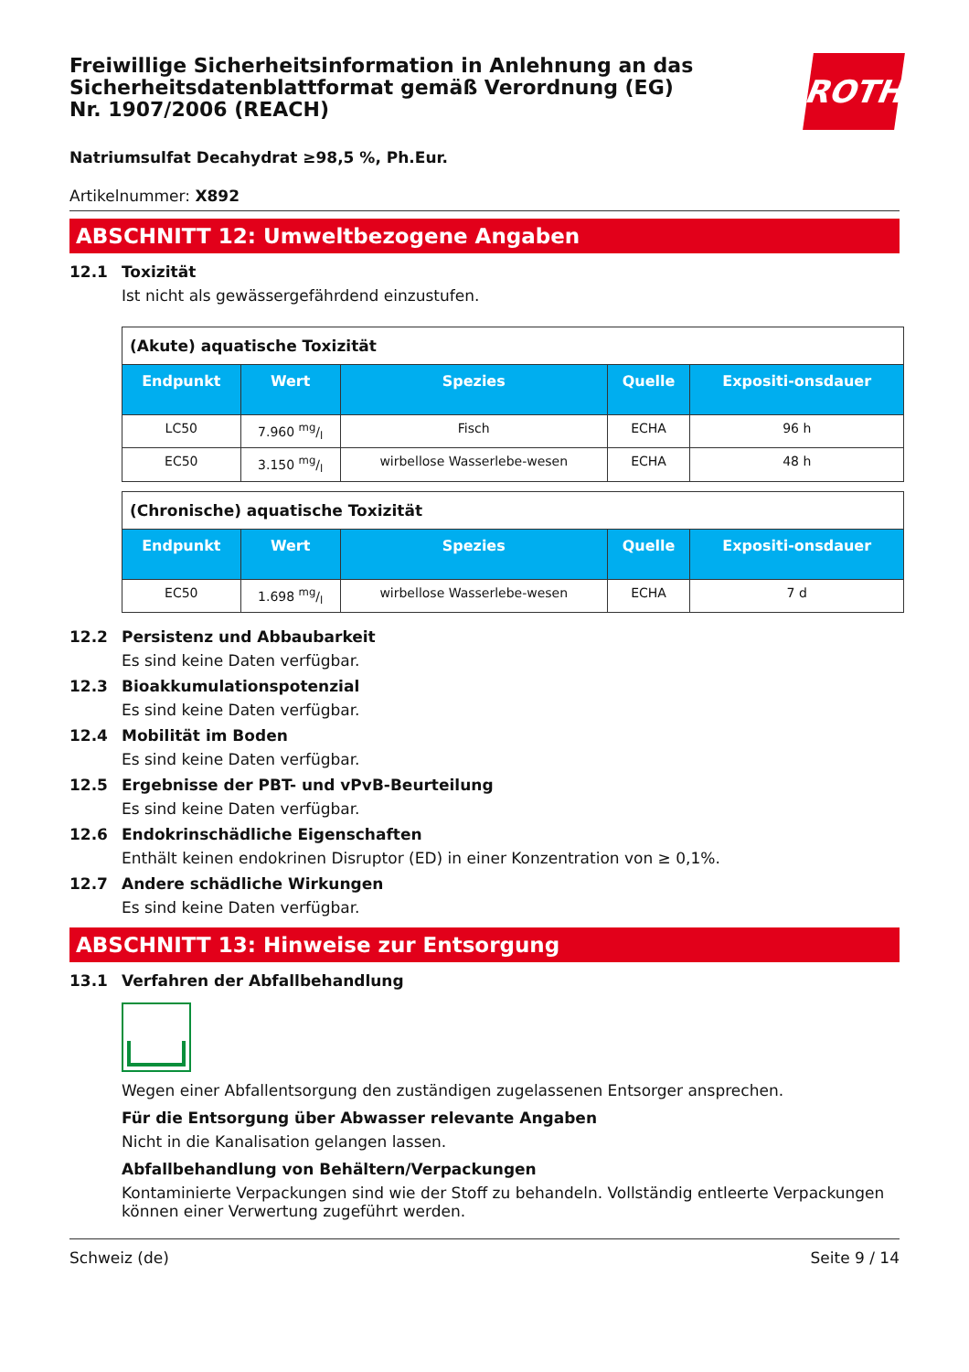Freiwillige Sicherheitsinformation in Anlehnung an das Sicherheitsdatenblattformat gemäß Verordnung (EG) Nr. 1907/2006 (REACH)
ROTH
Natriumsulfat Decahydrat ≥98,5 %, Ph.Eur.
Artikelnummer: X892
ABSCHNITT 12: Umweltbezogene Angaben
12.1 Toxizität
Ist nicht als gewässergefährdend einzustufen.
| (Akute) aquatische Toxizität | | | | |
| --- | --- | --- | --- | --- |
| Endpunkt | Wert | Spezies | Quelle | Expositi-onsdauer |
| LC50 | 7.960 mg/l | Fisch | ECHA | 96 h |
| EC50 | 3.150 mg/l | wirbellose Wasserlebe-wesen | ECHA | 48 h |
| (Chronische) aquatische Toxizität | | | | |
| --- | --- | --- | --- | --- |
| Endpunkt | Wert | Spezies | Quelle | Expositi-onsdauer |
| EC50 | 1.698 mg/l | wirbellose Wasserlebe-wesen | ECHA | 7 d |
12.2 Persistenz und Abbaubarkeit
Es sind keine Daten verfügbar.
12.3 Bioakkumulationspotenzial
Es sind keine Daten verfügbar.
12.4 Mobilität im Boden
Es sind keine Daten verfügbar.
12.5 Ergebnisse der PBT- und vPvB-Beurteilung
Es sind keine Daten verfügbar.
12.6 Endokrinschädliche Eigenschaften
Enthält keinen endokrinen Disruptor (ED) in einer Konzentration von ≥ 0,1%.
12.7 Andere schädliche Wirkungen
Es sind keine Daten verfügbar.
ABSCHNITT 13: Hinweise zur Entsorgung
13.1 Verfahren der Abfallbehandlung
Wegen einer Abfallentsorgung den zuständigen zugelassenen Entsorger ansprechen.
Für die Entsorgung über Abwasser relevante Angaben
Nicht in die Kanalisation gelangen lassen.
Abfallbehandlung von Behältern/Verpackungen
Kontaminierte Verpackungen sind wie der Stoff zu behandeln. Vollständig entleerte Verpackungen können einer Verwertung zugeführt werden.
Schweiz (de) Seite 9 / 14